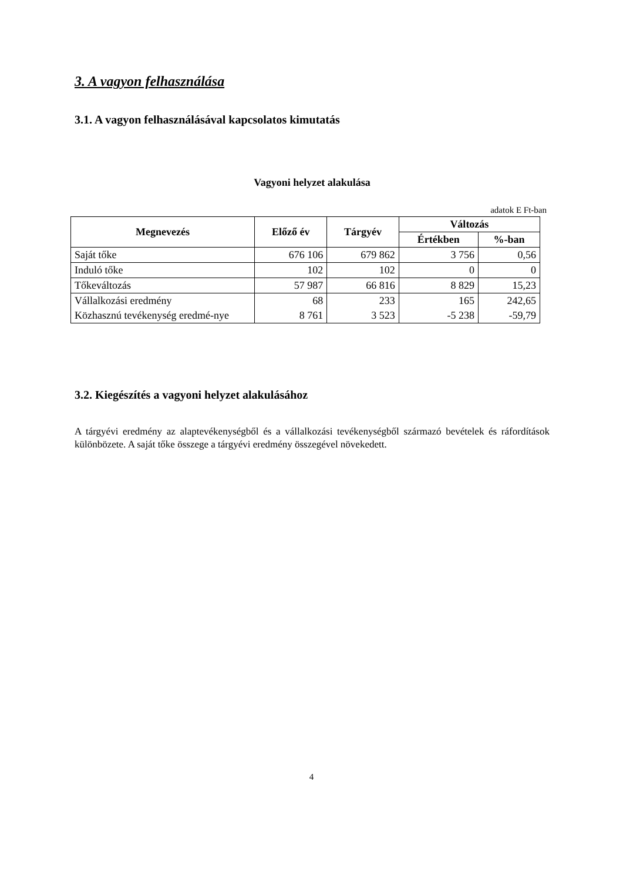3. A vagyon felhasználása
3.1. A vagyon felhasználásával kapcsolatos kimutatás
Vagyoni helyzet alakulása
adatok E Ft-ban
| Megnevezés | Előző év | Tárgyév | Változás | |
| --- | --- | --- | --- | --- |
| | | | Értékben | %-ban |
| Saját tőke | 676 106 | 679 862 | 3 756 | 0,56 |
| Induló tőke | 102 | 102 | 0 | 0 |
| Tőkeváltozás | 57 987 | 66 816 | 8 829 | 15,23 |
| Vállalkozási eredmény | 68 | 233 | 165 | 242,65 |
| Közhasznú tevékenység eredmé-nye | 8 761 | 3 523 | -5 238 | -59,79 |
3.2. Kiegészítés a vagyoni helyzet alakulásához
A tárgyévi eredmény az alaptevékenységből és a vállalkozási tevékenységből származó bevételek és ráfordítások különbözete. A saját tőke összege a tárgyévi eredmény összegével növekedett.
4